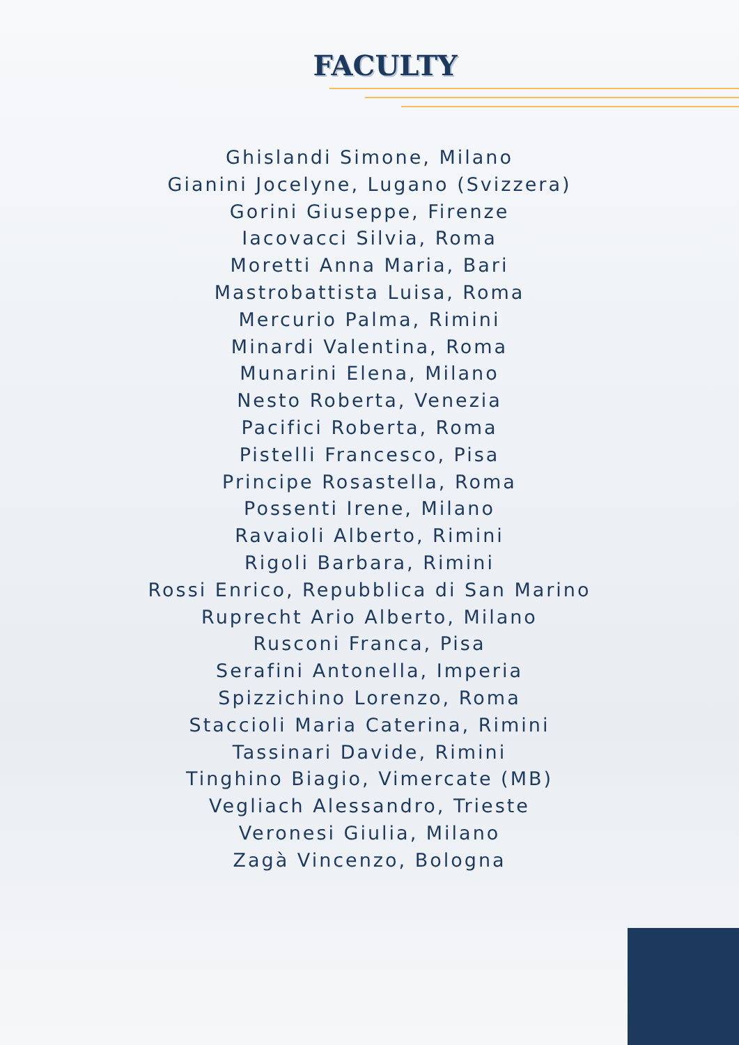FACULTY
Ghislandi Simone, Milano
Gianini Jocelyne, Lugano (Svizzera)
Gorini Giuseppe, Firenze
Iacovacci Silvia, Roma
Moretti Anna Maria, Bari
Mastrobattista Luisa, Roma
Mercurio Palma, Rimini
Minardi Valentina, Roma
Munarini Elena, Milano
Nesto Roberta, Venezia
Pacifici Roberta, Roma
Pistelli Francesco, Pisa
Principe Rosastella, Roma
Possenti Irene, Milano
Ravaioli Alberto, Rimini
Rigoli Barbara, Rimini
Rossi Enrico, Repubblica di San Marino
Ruprecht Ario Alberto, Milano
Rusconi Franca, Pisa
Serafini Antonella, Imperia
Spizzichino Lorenzo, Roma
Staccioli Maria Caterina, Rimini
Tassinari Davide, Rimini
Tinghino Biagio, Vimercate (MB)
Vegliach Alessandro, Trieste
Veronesi Giulia, Milano
Zagà Vincenzo, Bologna